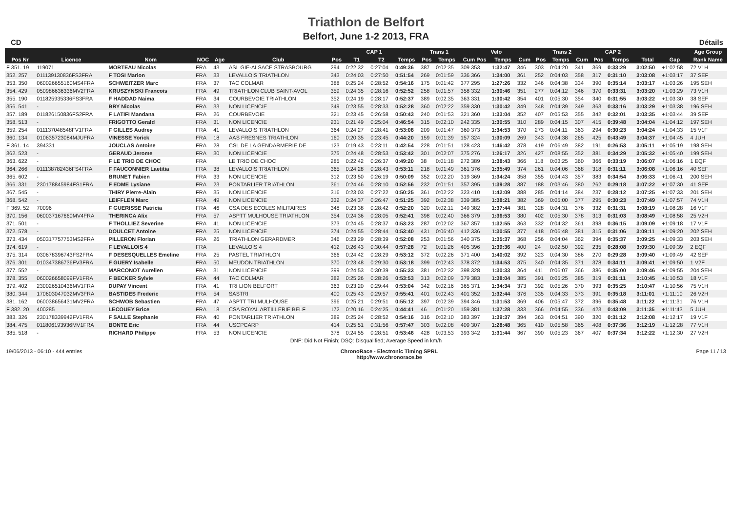Triathlon de Belfort
Belfort, June 1-2 2013, FRA
CD Détails
| | | | | | | CAP 1 | | | | Trans 1 | | Velo | | | Trans 2 | | | CAP 2 | | | | | Age Group |
| --- | --- | --- | --- | --- | --- | --- | --- | --- | --- | --- | --- | --- | --- | --- | --- | --- | --- | --- | --- | --- | --- | --- | --- |
| Pos Nr | Licence | Nom | NOC | Age | Club | Pos | T1 | T2 | Temps | Pos | Temps | Cum Pos | Temps | Cum | Pos | Temps | Cum | Pos | Temps | | Total | Gap | Rank Name |
| F 351. 19 | 119071 | MORTEAU Nicolas | FRA | 43 | ASL GIE-ALSACE STRASBOURG | 294 | 0:22:32 | 0:27:04 | 0:49:36 | 387 | 0:02:35 | 309 353 | 1:32:47 | 346 | 303 | 0:04:20 | 341 | 369 | 0:33:29 | | 3:02:50 | +1:02:58 | 72 V1H |
| 352. 257 | 011139130836FS3FRA | F TOSI Marion | FRA | 33 | LEVALLOIS TRIATHLON | 343 | 0:24:03 | 0:27:50 | 0:51:54 | 269 | 0:01:59 | 336 366 | 1:34:00 | 361 | 252 | 0:04:03 | 358 | 317 | 0:31:10 | | 3:03:08 | +1:03:17 | 37 SEF |
| 353. 350 | 060026655160MS4FRA | SCHWEITZER Marc | FRA | 37 | TAC COLMAR | 388 | 0:25:24 | 0:28:52 | 0:54:16 | 175 | 0:01:42 | 377 295 | 1:27:26 | 332 | 346 | 0:04:38 | 334 | 390 | 0:35:14 | | 3:03:17 | +1:03:26 | 195 SEH |
| 354. 429 | 050986636336MV2FRA | KRUSZYNSKI Francois | FRA | 49 | TRIATHLON CLUB SAINT-AVOL | 359 | 0:24:35 | 0:28:16 | 0:52:52 | 258 | 0:01:57 | 358 332 | 1:30:46 | 351 | 277 | 0:04:12 | 346 | 370 | 0:33:31 | | 3:03:20 | +1:03:29 | 73 V1H |
| 355. 190 | 011825935336FS3FRA | F HADDAD Naima | FRA | 34 | COURBEVOIE TRIATHLON | 352 | 0:24:19 | 0:28:17 | 0:52:37 | 389 | 0:02:35 | 363 331 | 1:30:42 | 354 | 401 | 0:05:30 | 354 | 340 | 0:31:55 | | 3:03:22 | +1:03:30 | 38 SEF |
| 356. 541 | - | BRY Nicolas | FRA | 33 | NON LICENCIE | 349 | 0:23:55 | 0:28:33 | 0:52:28 | 360 | 0:02:22 | 359 330 | 1:30:42 | 349 | 348 | 0:04:39 | 349 | 363 | 0:33:16 | | 3:03:29 | +1:03:38 | 196 SEH |
| 357. 189 | 011826150836FS2FRA | F LATIFI Mandana | FRA | 26 | COURBEVOIE | 321 | 0:23:45 | 0:26:58 | 0:50:43 | 240 | 0:01:53 | 321 360 | 1:33:04 | 352 | 407 | 0:05:53 | 355 | 342 | 0:32:01 | | 3:03:35 | +1:03:44 | 39 SEF |
| 358. 513 | - | FRIGOTTO Gerald | FRA | 31 | NON LICENCIE | 231 | 0:21:49 | 0:25:04 | 0:46:54 | 315 | 0:02:10 | 242 335 | 1:30:55 | 310 | 289 | 0:04:15 | 307 | 415 | 0:39:48 | | 3:04:04 | +1:04:12 | 197 SEH |
| 359. 254 | 011137048548FV1FRA | F GILLES Audrey | FRA | 41 | LEVALLOIS TRIATHLON | 364 | 0:24:27 | 0:28:41 | 0:53:08 | 209 | 0:01:47 | 360 373 | 1:34:53 | 370 | 273 | 0:04:11 | 363 | 294 | 0:30:23 | | 3:04:24 | +1:04:33 | 15 V1F |
| 360. 134 | 010635723084MJUFRA | VINESSE Yorick | FRA | 18 | AAS FRESNES TRIATHLON | 160 | 0:20:35 | 0:23:45 | 0:44:20 | 159 | 0:01:39 | 157 324 | 1:30:09 | 269 | 343 | 0:04:38 | 265 | 425 | 0:43:49 | | 3:04:37 | +1:04:45 | 4 JUH |
| F 361. 14 | 394331 | JOUCLAS Antoine | FRA | 28 | CSL DE LA GENDARMERIE DE | 123 | 0:19:43 | 0:23:11 | 0:42:54 | 228 | 0:01:51 | 128 423 | 1:46:42 | 378 | 419 | 0:06:49 | 382 | 191 | 0:26:53 | | 3:05:11 | +1:05:19 | 198 SEH |
| 362. 523 | - | GERAUD Jerome | FRA | 30 | NON LICENCIE | 375 | 0:24:48 | 0:28:53 | 0:53:42 | 301 | 0:02:07 | 375 276 | 1:26:17 | 326 | 427 | 0:08:55 | 352 | 381 | 0:34:29 | | 3:05:32 | +1:05:40 | 199 SEH |
| 363. 622 | - | F LE TRIO DE CHOC | FRA | | LE TRIO DE CHOC | 285 | 0:22:42 | 0:26:37 | 0:49:20 | 38 | 0:01:18 | 272 389 | 1:38:43 | 366 | 118 | 0:03:25 | 360 | 366 | 0:33:19 | | 3:06:07 | +1:06:16 | 1 EQF |
| 364. 266 | 011138782436FS4FRA | F FAUCONNIER Laetitia | FRA | 38 | LEVALLOIS TRIATHLON | 365 | 0:24:28 | 0:28:43 | 0:53:11 | 218 | 0:01:49 | 361 376 | 1:35:49 | 374 | 261 | 0:04:06 | 368 | 318 | 0:31:11 | | 3:06:08 | +1:06:16 | 40 SEF |
| 365. 602 | - | BRUNET Fabien | FRA | 33 | NON LICENCIE | 312 | 0:23:50 | 0:26:19 | 0:50:09 | 352 | 0:02:20 | 319 369 | 1:34:24 | 358 | 355 | 0:04:43 | 357 | 383 | 0:34:54 | | 3:06:33 | +1:06:41 | 200 SEH |
| 366. 331 | 230178845984FS1FRA | F EDME Lysiane | FRA | 23 | PONTARLIER TRIATHLON | 361 | 0:24:46 | 0:28:10 | 0:52:56 | 232 | 0:01:51 | 357 395 | 1:39:28 | 387 | 188 | 0:03:46 | 380 | 262 | 0:29:18 | | 3:07:22 | +1:07:30 | 41 SEF |
| 367. 545 | - | THIRY Pierre-Alain | FRA | 35 | NON LICENCIE | 316 | 0:23:03 | 0:27:22 | 0:50:25 | 361 | 0:02:22 | 323 410 | 1:42:09 | 388 | 285 | 0:04:14 | 384 | 237 | 0:28:12 | | 3:07:25 | +1:07:33 | 201 SEH |
| 368. 542 | - | LEIFFLEN Marc | FRA | 49 | NON LICENCIE | 332 | 0:24:37 | 0:26:47 | 0:51:25 | 392 | 0:02:38 | 339 385 | 1:38:21 | 382 | 369 | 0:05:00 | 377 | 295 | 0:30:23 | | 3:07:49 | +1:07:57 | 74 V1H |
| F 369. 52 | 70096 | F GUERISSE Patricia | FRA | 46 | CSA DES ECOLES MILITAIRES | 348 | 0:23:38 | 0:28:42 | 0:52:20 | 320 | 0:02:11 | 349 382 | 1:37:44 | 381 | 328 | 0:04:31 | 376 | 332 | 0:31:31 | | 3:08:19 | +1:08:28 | 16 V1F |
| 370. 156 | 060037167660MV4FRA | THERINCA Alix | FRA | 57 | ASPTT MULHOUSE TRIATHLON | 354 | 0:24:36 | 0:28:05 | 0:52:41 | 398 | 0:02:40 | 366 379 | 1:36:53 | 380 | 402 | 0:05:30 | 378 | 313 | 0:31:03 | | 3:08:49 | +1:08:58 | 25 V2H |
| 371. 501 | - | F THOLLIEZ Severine | FRA | 41 | NON LICENCIE | 373 | 0:24:45 | 0:28:37 | 0:53:23 | 287 | 0:02:02 | 367 357 | 1:32:55 | 363 | 332 | 0:04:32 | 361 | 398 | 0:36:15 | | 3:09:09 | +1:09:18 | 17 V1F |
| 372. 578 | - | DOULCET Antoine | FRA | 25 | NON LICENCIE | 374 | 0:24:55 | 0:28:44 | 0:53:40 | 431 | 0:06:40 | 412 336 | 1:30:55 | 377 | 418 | 0:06:48 | 381 | 315 | 0:31:06 | | 3:09:11 | +1:09:20 | 202 SEH |
| 373. 434 | 050317757753MS2FRA | PILLERON Florian | FRA | 26 | TRIATHLON GERARDMER | 346 | 0:23:29 | 0:28:39 | 0:52:08 | 253 | 0:01:56 | 340 375 | 1:35:37 | 368 | 256 | 0:04:04 | 362 | 394 | 0:35:37 | | 3:09:25 | +1:09:33 | 203 SEH |
| 374. 619 | - | F LEVALLOIS 4 | FRA | | LEVALLOIS 4 | 412 | 0:26:43 | 0:30:44 | 0:57:28 | 72 | 0:01:26 | 405 396 | 1:39:36 | 400 | 24 | 0:02:50 | 392 | 235 | 0:28:08 | | 3:09:30 | +1:09:39 | 2 EQF |
| 375. 314 | 030678396743FS2FRA | F DESESQUELLES Emeline | FRA | 25 | PASTEL TRIATHLON | 366 | 0:24:42 | 0:28:29 | 0:53:12 | 372 | 0:02:26 | 371 400 | 1:40:02 | 392 | 323 | 0:04:30 | 386 | 270 | 0:29:28 | | 3:09:40 | +1:09:49 | 42 SEF |
| 376. 301 | 010347386736FV3FRA | F GUERY Isabelle | FRA | 50 | MEUDON TRIATHLON | 370 | 0:23:48 | 0:29:30 | 0:53:18 | 399 | 0:02:43 | 378 372 | 1:34:53 | 375 | 340 | 0:04:35 | 371 | 378 | 0:34:11 | | 3:09:41 | +1:09:50 | 1 V2F |
| 377. 552 | - | MARCONOT Aurelien | FRA | 31 | NON LICENCIE | 399 | 0:24:53 | 0:30:39 | 0:55:33 | 381 | 0:02:32 | 398 328 | 1:30:33 | 364 | 411 | 0:06:07 | 366 | 386 | 0:35:00 | | 3:09:46 | +1:09:55 | 204 SEH |
| 378. 355 | 060026658099FV1FRA | F BECKER Sylvie | FRA | 44 | TAC COLMAR | 382 | 0:25:26 | 0:28:26 | 0:53:53 | 313 | 0:02:09 | 379 383 | 1:38:04 | 385 | 391 | 0:05:25 | 385 | 319 | 0:31:11 | | 3:10:45 | +1:10:53 | 18 V1F |
| 379. 402 | 230026510436MV1FRA | DUPAY Vincent | FRA | 41 | TRI LION BELFORT | 363 | 0:23:20 | 0:29:44 | 0:53:04 | 342 | 0:02:16 | 365 371 | 1:34:34 | 373 | 392 | 0:05:26 | 370 | 393 | 0:35:25 | | 3:10:47 | +1:10:56 | 75 V1H |
| 380. 344 | 170603047032MV3FRA | BASTIDES Frederic | FRA | 54 | SASTRI | 400 | 0:25:43 | 0:29:57 | 0:55:41 | 401 | 0:02:43 | 401 352 | 1:32:44 | 376 | 335 | 0:04:33 | 373 | 391 | 0:35:18 | | 3:11:01 | +1:11:10 | 26 V2H |
| 381. 162 | 060038656431MV2FRA | SCHWOB Sebastien | FRA | 47 | ASPTT TRI MULHOUSE | 396 | 0:25:21 | 0:29:51 | 0:55:12 | 397 | 0:02:39 | 394 346 | 1:31:53 | 369 | 406 | 0:05:47 | 372 | 396 | 0:35:48 | | 3:11:22 | +1:11:31 | 76 V1H |
| F 382. 20 | 400285 | LECOUEY Brice | FRA | 18 | CSA ROYAL ARTILLERIE BELF | 172 | 0:20:16 | 0:24:25 | 0:44:41 | 46 | 0:01:20 | 159 381 | 1:37:28 | 333 | 366 | 0:04:55 | 336 | 423 | 0:43:09 | | 3:11:35 | +1:11:43 | 5 JUH |
| 383. 326 | 230178339942FV1FRA | F SALLE Stephanie | FRA | 40 | PONTARLIER TRIATHLON | 389 | 0:25:24 | 0:28:52 | 0:54:16 | 316 | 0:02:10 | 383 397 | 1:39:37 | 394 | 363 | 0:04:51 | 390 | 320 | 0:31:12 | | 3:12:08 | +1:12:17 | 19 V1F |
| 384. 475 | 011806193936MV1FRA | BONTE Eric | FRA | 44 | USCPCARP | 414 | 0:25:51 | 0:31:56 | 0:57:47 | 303 | 0:02:08 | 409 307 | 1:28:48 | 365 | 410 | 0:05:58 | 365 | 408 | 0:37:36 | | 3:12:19 | +1:12:28 | 77 V1H |
| 385. 518 | - | RICHARD Philippe | FRA | 53 | NON LICENCIE | 378 | 0:24:55 | 0:28:51 | 0:53:46 | 428 | 0:03:53 | 393 342 | 1:31:44 | 367 | 390 | 0:05:23 | 367 | 407 | 0:37:34 | | 3:12:22 | +1:12:30 | 27 V2H |
| DNF: Did Not Finish; DSQ: Disqualified; Average Speed in km/h | | | | | | | | | | | | | | | | | | | | | | | |
19/06/2013 - 06:10 - 444 entries ChronoRace - Electronic Timing SPRL
http://www.chronorace.be Page 11 / 13